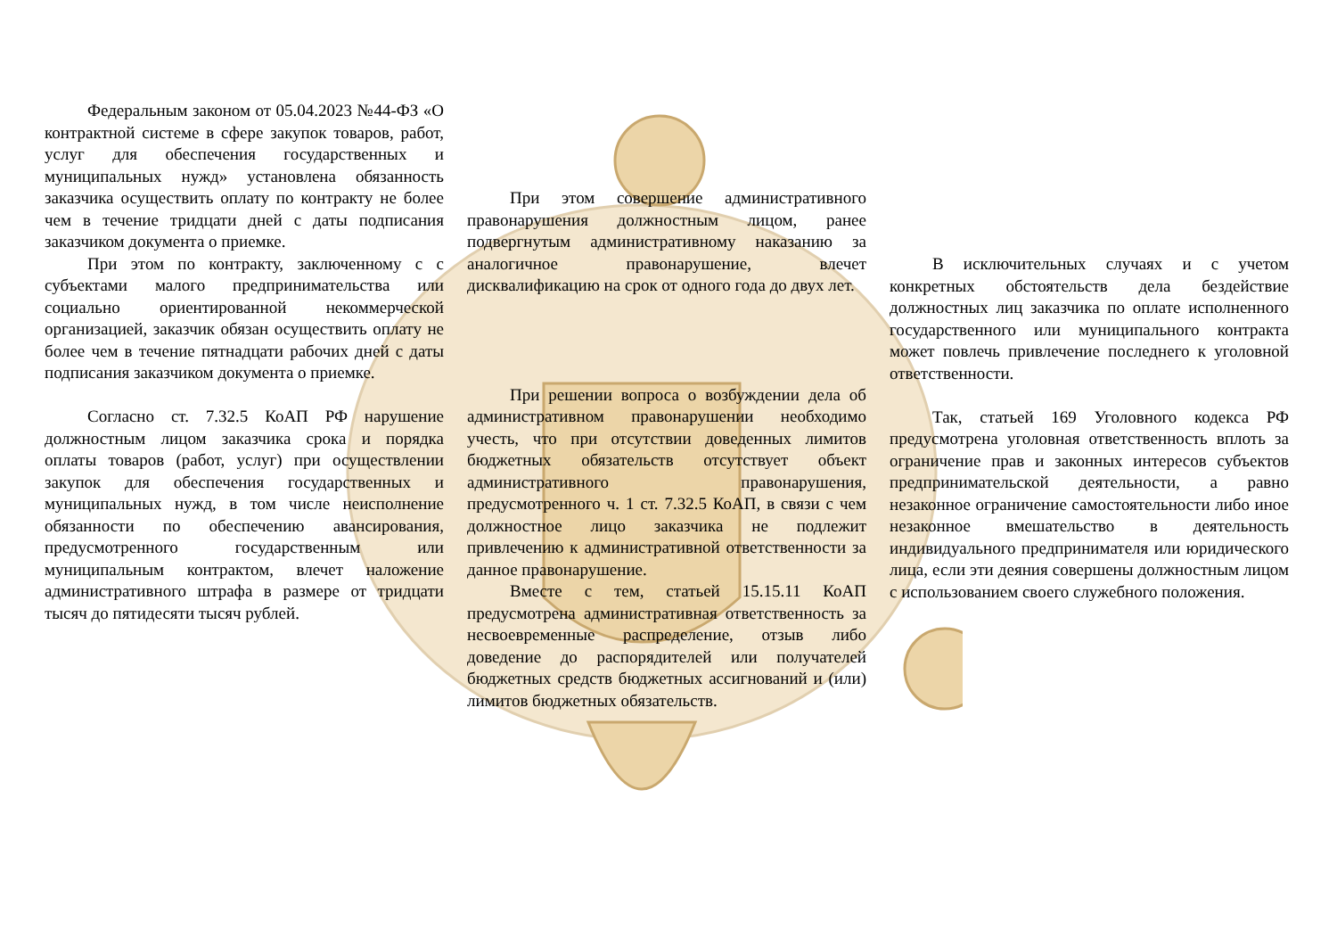Федеральным законом от 05.04.2023 №44-ФЗ «О контрактной системе в сфере закупок товаров, работ, услуг для обеспечения государственных и муниципальных нужд» установлена обязанность заказчика осуществить оплату по контракту не более чем в течение тридцати дней с даты подписания заказчиком документа о приемке.
При этом по контракту, заключенному с с субъектами малого предпринимательства или социально ориентированной некоммерческой организацией, заказчик обязан осуществить оплату не более чем в течение пятнадцати рабочих дней с даты подписания заказчиком документа о приемке.
Согласно ст. 7.32.5 КоАП РФ нарушение должностным лицом заказчика срока и порядка оплаты товаров (работ, услуг) при осуществлении закупок для обеспечения государственных и муниципальных нужд, в том числе неисполнение обязанности по обеспечению авансирования, предусмотренного государственным или муниципальным контрактом, влечет наложение административного штрафа в размере от тридцати тысяч до пятидесяти тысяч рублей.
При этом совершение административного правонарушения должностным лицом, ранее подвергнутым административному наказанию за аналогичное правонарушение, влечет дисквалификацию на срок от одного года до двух лет.
При решении вопроса о возбуждении дела об административном правонарушении необходимо учесть, что при отсутствии доведенных лимитов бюджетных обязательств отсутствует объект административного правонарушения, предусмотренного ч. 1 ст. 7.32.5 КоАП, в связи с чем должностное лицо заказчика не подлежит привлечению к административной ответственности за данное правонарушение.
Вместе с тем, статьей 15.15.11 КоАП предусмотрена административная ответственность за несвоевременные распределение, отзыв либо доведение до распорядителей или получателей бюджетных средств бюджетных ассигнований и (или) лимитов бюджетных обязательств.
В исключительных случаях и с учетом конкретных обстоятельств дела бездействие должностных лиц заказчика по оплате исполненного государственного или муниципального контракта может повлечь привлечение последнего к уголовной ответственности.
Так, статьей 169 Уголовного кодекса РФ предусмотрена уголовная ответственность вплоть за ограничение прав и законных интересов субъектов предпринимательской деятельности, а равно незаконное ограничение самостоятельности либо иное незаконное вмешательство в деятельность индивидуального предпринимателя или юридического лица, если эти деяния совершены должностным лицом с использованием своего служебного положения.